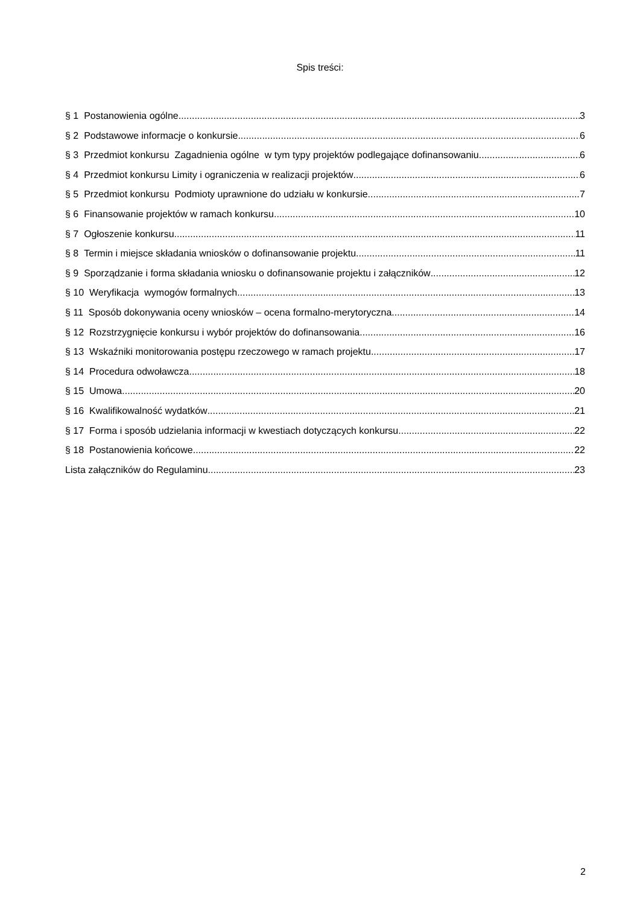Spis treści:
§ 1 Postanowienia ogólne 3
§ 2 Podstawowe informacje o konkursie 6
§ 3 Przedmiot konkursu Zagadnienia ogólne w tym typy projektów podlegające dofinansowaniu 6
§ 4 Przedmiot konkursu Limity i ograniczenia w realizacji projektów 6
§ 5 Przedmiot konkursu Podmioty uprawnione do udziału w konkursie 7
§ 6 Finansowanie projektów w ramach konkursu 10
§ 7 Ogłoszenie konkursu 11
§ 8 Termin i miejsce składania wniosków o dofinansowanie projektu 11
§ 9 Sporządzanie i forma składania wniosku o dofinansowanie projektu i załączników 12
§ 10 Weryfikacja wymogów formalnych 13
§ 11 Sposób dokonywania oceny wniosków – ocena formalno-merytoryczna 14
§ 12 Rozstrzygnięcie konkursu i wybór projektów do dofinansowania 16
§ 13 Wskaźniki monitorowania postępu rzeczowego w ramach projektu 17
§ 14 Procedura odwoławcza 18
§ 15 Umowa 20
§ 16 Kwalifikowalność wydatków 21
§ 17 Forma i sposób udzielania informacji w kwestiach dotyczących konkursu 22
§ 18 Postanowienia końcowe 22
Lista załączników do Regulaminu 23
2